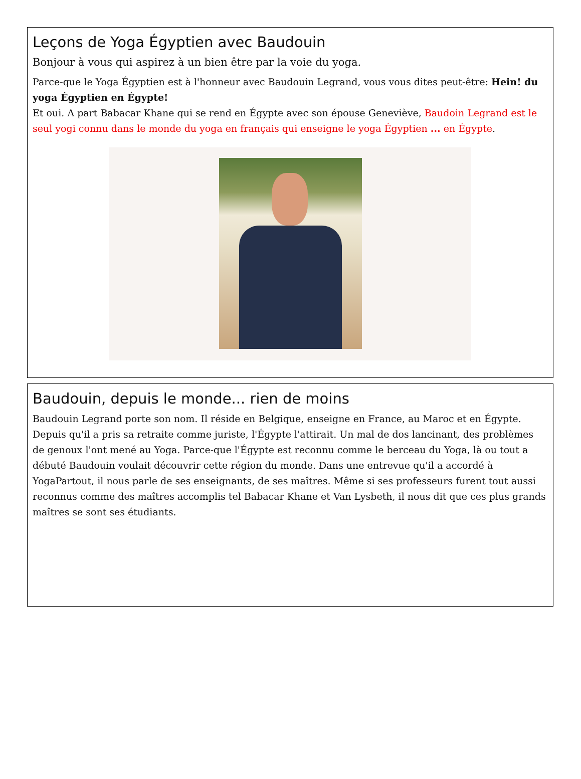Leçons de Yoga Égyptien avec Baudouin
Bonjour à vous qui aspirez à un bien être par la voie du yoga.
Parce-que le Yoga Égyptien est à l'honneur avec Baudouin Legrand, vous vous dites peut-être: Hein! du yoga Égyptien en Égypte!
Et oui. A part Babacar Khane qui se rend en Égypte avec son épouse Geneviève, Baudoin Legrand est le seul yogi connu dans le monde du yoga en français qui enseigne le yoga Égyptien ... en Égypte.
Baudouin, depuis le monde... rien de moins
Baudouin Legrand porte son nom. Il réside en Belgique, enseigne en France, au Maroc et en Égypte. Depuis qu'il a pris sa retraite comme juriste, l'Égypte l'attirait. Un mal de dos lancinant, des problèmes de genoux l'ont mené au Yoga. Parce-que l'Égypte est reconnu comme le berceau du Yoga, là ou tout a débuté Baudouin voulait découvrir cette région du monde. Dans une entrevue qu'il a accordé à YogaPartout, il nous parle de ses enseignants, de ses maîtres. Même si ses professeurs furent tout aussi reconnus comme des maîtres accomplis tel Babacar Khane et Van Lysbeth, il nous dit que ces plus grands maîtres se sont ses étudiants.